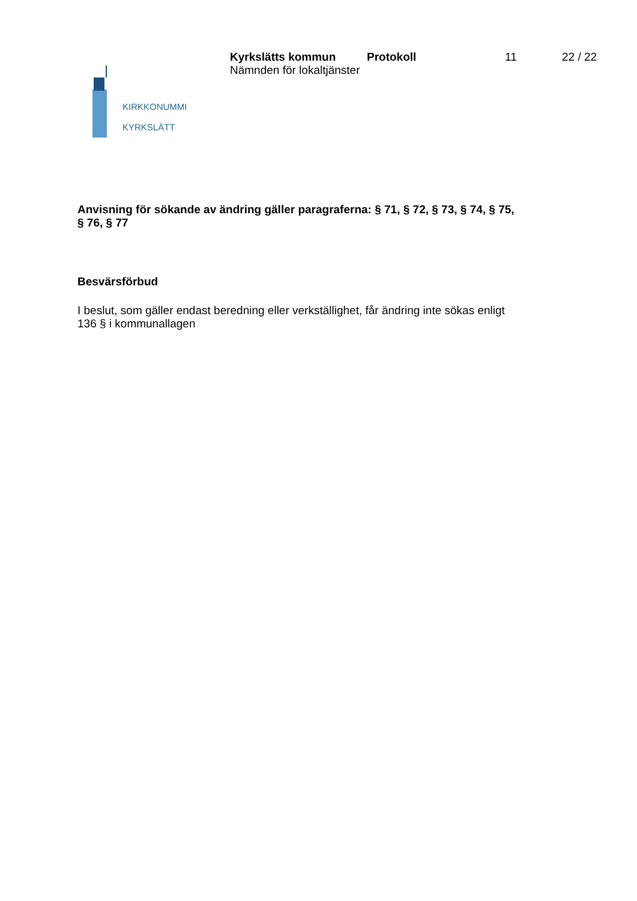KIRKKONUMMI
KYRKSLÄTT
Kyrkslätts kommun
Nämnden för lokaltjänster
Protokoll 11 22 / 22
Anvisning för sökande av ändring gäller paragraferna: § 71, § 72, § 73, § 74, § 75, § 76, § 77
Besvärsförbud
I beslut, som gäller endast beredning eller verkställighet, får ändring inte sökas enligt 136 § i kommunallagen